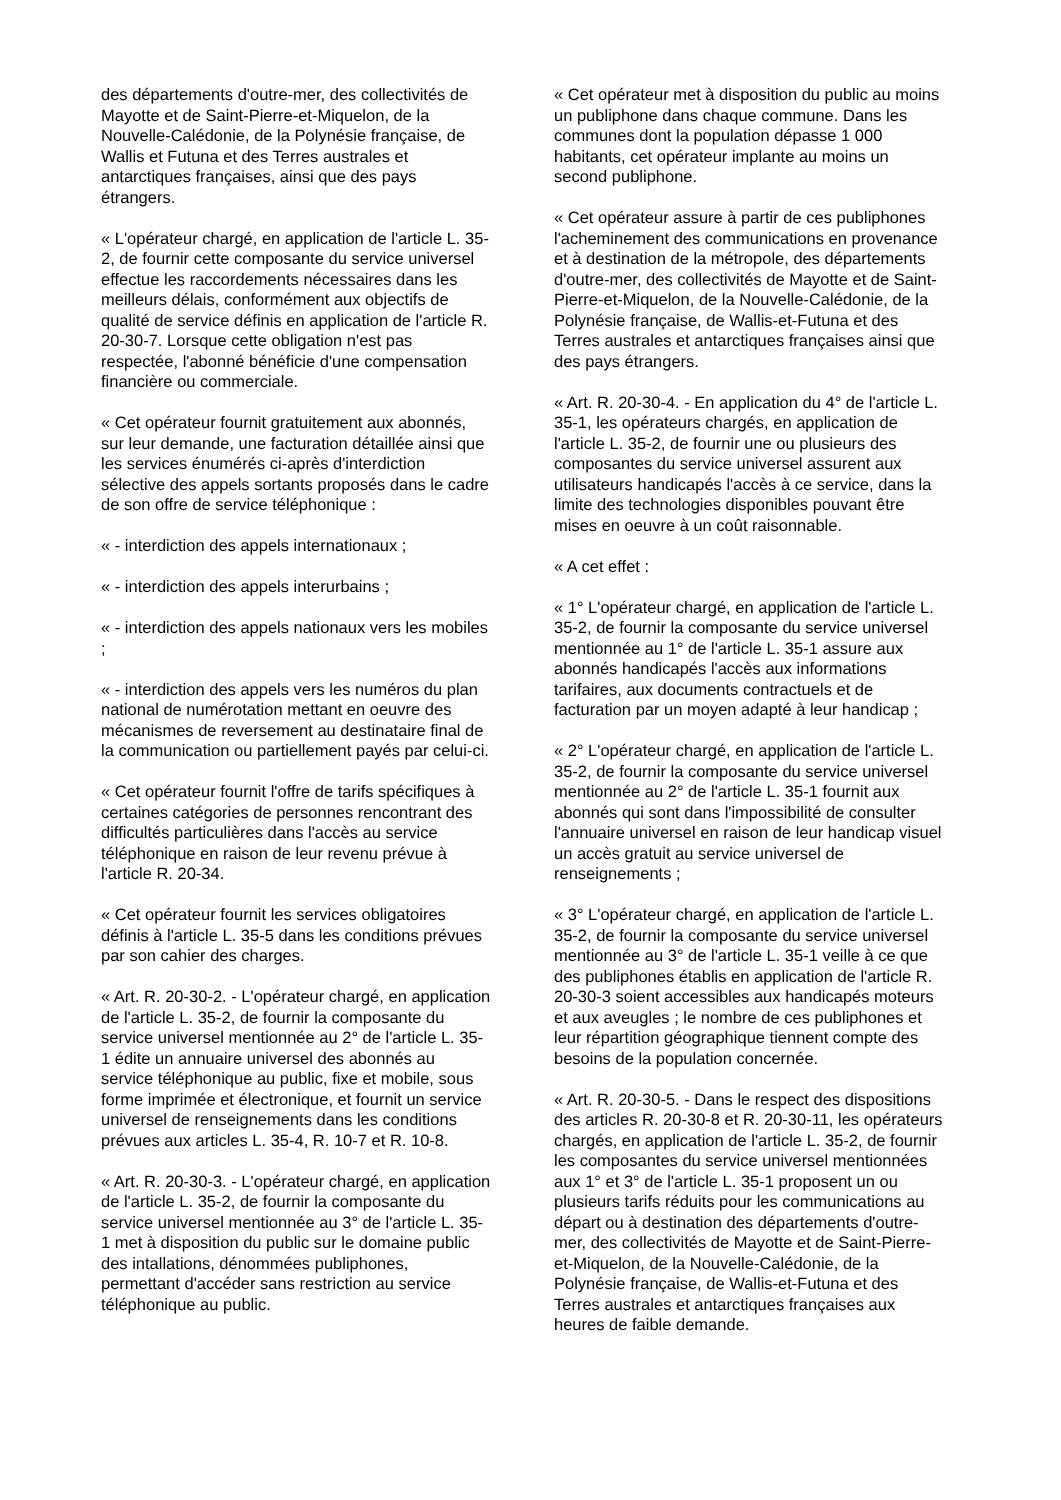des départements d'outre-mer, des collectivités de Mayotte et de Saint-Pierre-et-Miquelon, de la Nouvelle-Calédonie, de la Polynésie française, de Wallis et Futuna et des Terres australes et antarctiques françaises, ainsi que des pays étrangers.
« L'opérateur chargé, en application de l'article L. 35-2, de fournir cette composante du service universel effectue les raccordements nécessaires dans les meilleurs délais, conformément aux objectifs de qualité de service définis en application de l'article R. 20-30-7. Lorsque cette obligation n'est pas respectée, l'abonné bénéficie d'une compensation financière ou commerciale.
« Cet opérateur fournit gratuitement aux abonnés, sur leur demande, une facturation détaillée ainsi que les services énumérés ci-après d'interdiction sélective des appels sortants proposés dans le cadre de son offre de service téléphonique :
« - interdiction des appels internationaux ;
« - interdiction des appels interurbains ;
« - interdiction des appels nationaux vers les mobiles ;
« - interdiction des appels vers les numéros du plan national de numérotation mettant en oeuvre des mécanismes de reversement au destinataire final de la communication ou partiellement payés par celui-ci.
« Cet opérateur fournit l'offre de tarifs spécifiques à certaines catégories de personnes rencontrant des difficultés particulières dans l'accès au service téléphonique en raison de leur revenu prévue à l'article R. 20-34.
« Cet opérateur fournit les services obligatoires définis à l'article L. 35-5 dans les conditions prévues par son cahier des charges.
« Art. R. 20-30-2. - L'opérateur chargé, en application de l'article L. 35-2, de fournir la composante du service universel mentionnée au 2° de l'article L. 35-1 édite un annuaire universel des abonnés au service téléphonique au public, fixe et mobile, sous forme imprimée et électronique, et fournit un service universel de renseignements dans les conditions prévues aux articles L. 35-4, R. 10-7 et R. 10-8.
« Art. R. 20-30-3. - L'opérateur chargé, en application de l'article L. 35-2, de fournir la composante du service universel mentionnée au 3° de l'article L. 35-1 met à disposition du public sur le domaine public des intallations, dénommées publiphones, permettant d'accéder sans restriction au service téléphonique au public.
« Cet opérateur met à disposition du public au moins un publiphone dans chaque commune. Dans les communes dont la population dépasse 1 000 habitants, cet opérateur implante au moins un second publiphone.
« Cet opérateur assure à partir de ces publiphones l'acheminement des communications en provenance et à destination de la métropole, des départements d'outre-mer, des collectivités de Mayotte et de Saint-Pierre-et-Miquelon, de la Nouvelle-Calédonie, de la Polynésie française, de Wallis-et-Futuna et des Terres australes et antarctiques françaises ainsi que des pays étrangers.
« Art. R. 20-30-4. - En application du 4° de l'article L. 35-1, les opérateurs chargés, en application de l'article L. 35-2, de fournir une ou plusieurs des composantes du service universel assurent aux utilisateurs handicapés l'accès à ce service, dans la limite des technologies disponibles pouvant être mises en oeuvre à un coût raisonnable.
« A cet effet :
« 1° L'opérateur chargé, en application de l'article L. 35-2, de fournir la composante du service universel mentionnée au 1° de l'article L. 35-1 assure aux abonnés handicapés l'accès aux informations tarifaires, aux documents contractuels et de facturation par un moyen adapté à leur handicap ;
« 2° L'opérateur chargé, en application de l'article L. 35-2, de fournir la composante du service universel mentionnée au 2° de l'article L. 35-1 fournit aux abonnés qui sont dans l'impossibilité de consulter l'annuaire universel en raison de leur handicap visuel un accès gratuit au service universel de renseignements ;
« 3° L'opérateur chargé, en application de l'article L. 35-2, de fournir la composante du service universel mentionnée au 3° de l'article L. 35-1 veille à ce que des publiphones établis en application de l'article R. 20-30-3 soient accessibles aux handicapés moteurs et aux aveugles ; le nombre de ces publiphones et leur répartition géographique tiennent compte des besoins de la population concernée.
« Art. R. 20-30-5. - Dans le respect des dispositions des articles R. 20-30-8 et R. 20-30-11, les opérateurs chargés, en application de l'article L. 35-2, de fournir les composantes du service universel mentionnées aux 1° et 3° de l'article L. 35-1 proposent un ou plusieurs tarifs réduits pour les communications au départ ou à destination des départements d'outre-mer, des collectivités de Mayotte et de Saint-Pierre-et-Miquelon, de la Nouvelle-Calédonie, de la Polynésie française, de Wallis-et-Futuna et des Terres australes et antarctiques françaises aux heures de faible demande.